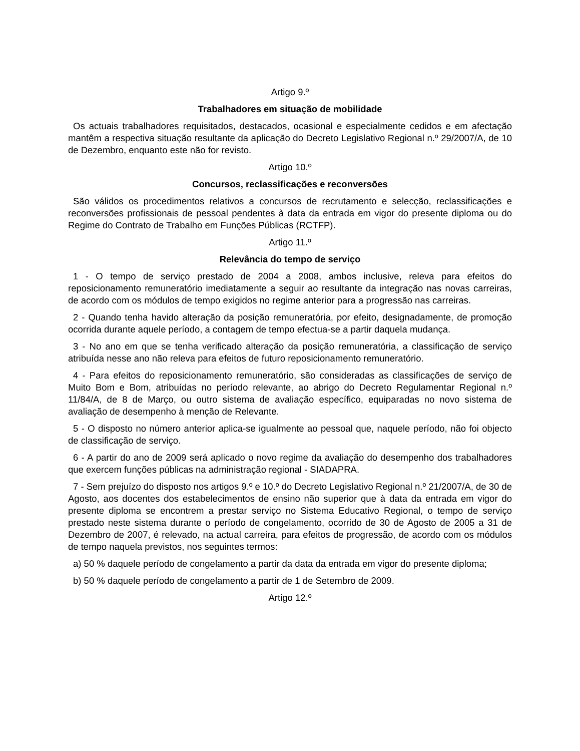Artigo 9.º
Trabalhadores em situação de mobilidade
Os actuais trabalhadores requisitados, destacados, ocasional e especialmente cedidos e em afectação mantêm a respectiva situação resultante da aplicação do Decreto Legislativo Regional n.º 29/2007/A, de 10 de Dezembro, enquanto este não for revisto.
Artigo 10.º
Concursos, reclassificações e reconversões
São válidos os procedimentos relativos a concursos de recrutamento e selecção, reclassificações e reconversões profissionais de pessoal pendentes à data da entrada em vigor do presente diploma ou do Regime do Contrato de Trabalho em Funções Públicas (RCTFP).
Artigo 11.º
Relevância do tempo de serviço
1 - O tempo de serviço prestado de 2004 a 2008, ambos inclusive, releva para efeitos do reposicionamento remuneratório imediatamente a seguir ao resultante da integração nas novas carreiras, de acordo com os módulos de tempo exigidos no regime anterior para a progressão nas carreiras.
2 - Quando tenha havido alteração da posição remuneratória, por efeito, designadamente, de promoção ocorrida durante aquele período, a contagem de tempo efectua-se a partir daquela mudança.
3 - No ano em que se tenha verificado alteração da posição remuneratória, a classificação de serviço atribuída nesse ano não releva para efeitos de futuro reposicionamento remuneratório.
4 - Para efeitos do reposicionamento remuneratório, são consideradas as classificações de serviço de Muito Bom e Bom, atribuídas no período relevante, ao abrigo do Decreto Regulamentar Regional n.º 11/84/A, de 8 de Março, ou outro sistema de avaliação específico, equiparadas no novo sistema de avaliação de desempenho à menção de Relevante.
5 - O disposto no número anterior aplica-se igualmente ao pessoal que, naquele período, não foi objecto de classificação de serviço.
6 - A partir do ano de 2009 será aplicado o novo regime da avaliação do desempenho dos trabalhadores que exercem funções públicas na administração regional - SIADAPRA.
7 - Sem prejuízo do disposto nos artigos 9.º e 10.º do Decreto Legislativo Regional n.º 21/2007/A, de 30 de Agosto, aos docentes dos estabelecimentos de ensino não superior que à data da entrada em vigor do presente diploma se encontrem a prestar serviço no Sistema Educativo Regional, o tempo de serviço prestado neste sistema durante o período de congelamento, ocorrido de 30 de Agosto de 2005 a 31 de Dezembro de 2007, é relevado, na actual carreira, para efeitos de progressão, de acordo com os módulos de tempo naquela previstos, nos seguintes termos:
a) 50 % daquele período de congelamento a partir da data da entrada em vigor do presente diploma;
b) 50 % daquele período de congelamento a partir de 1 de Setembro de 2009.
Artigo 12.º